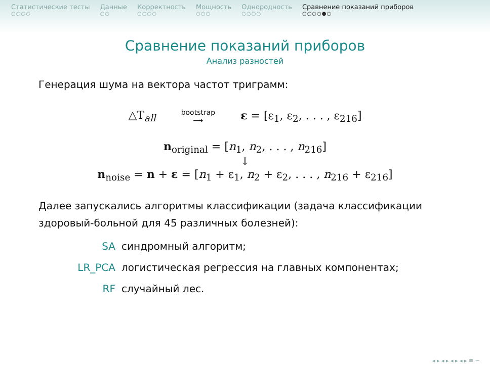Статистические тесты
○○○○
Данные
○○
Корректность
○○○○
Мощность
○○○
Однородность
○○○○
Сравнение показаний приборов
○○○○●○
Сравнение показаний приборов
Анализ разностей
Генерация шума на вектора частот триграмм:
△T<sub>all</sub> bootstrap
⟶ ε = [ε<sub>1</sub>, ε<sub>2</sub>, . . . , ε<sub>216</sub>]
n<sub>original</sub> = [n<sub>1</sub>, n<sub>2</sub>, . . . , n<sub>216</sub>]
↓
n<sub>noise</sub> = n + ε = [n<sub>1</sub> + ε<sub>1</sub>, n<sub>2</sub> + ε<sub>2</sub>, . . . , n<sub>216</sub> + ε<sub>216</sub>]
Далее запускались алгоритмы классификации (задача классификации здоровый-больной для 45 различных болезней):
SA синдромный алгоритм;
LR_PCA логистическая регрессия на главных компонентах;
RF случайный лес.
◂ ▸ ◂ ▸ ◂ ▸ ◂ ▸ ≡ ∽